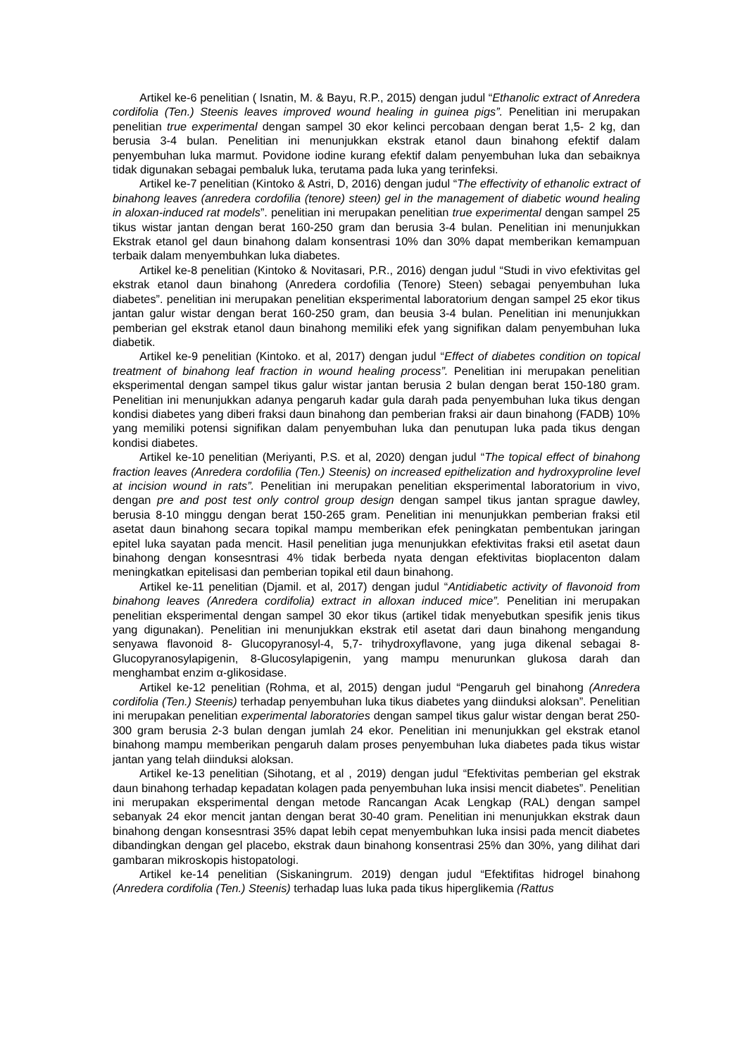Artikel ke-6 penelitian ( Isnatin, M. & Bayu, R.P., 2015) dengan judul “Ethanolic extract of Anredera cordifolia (Ten.) Steenis leaves improved wound healing in guinea pigs”. Penelitian ini merupakan penelitian true experimental dengan sampel 30 ekor kelinci percobaan dengan berat 1,5- 2 kg, dan berusia 3-4 bulan. Penelitian ini menunjukkan ekstrak etanol daun binahong efektif dalam penyembuhan luka marmut. Povidone iodine kurang efektif dalam penyembuhan luka dan sebaiknya tidak digunakan sebagai pembaluk luka, terutama pada luka yang terinfeksi.
Artikel ke-7 penelitian (Kintoko & Astri, D, 2016) dengan judul “The effectivity of ethanolic extract of binahong leaves (anredera cordofilia (tenore) steen) gel in the management of diabetic wound healing in aloxan-induced rat models”. penelitian ini merupakan penelitian true experimental dengan sampel 25 tikus wistar jantan dengan berat 160-250 gram dan berusia 3-4 bulan. Penelitian ini menunjukkan Ekstrak etanol gel daun binahong dalam konsentrasi 10% dan 30% dapat memberikan kemampuan terbaik dalam menyembuhkan luka diabetes.
Artikel ke-8 penelitian (Kintoko & Novitasari, P.R., 2016) dengan judul “Studi in vivo efektivitas gel ekstrak etanol daun binahong (Anredera cordofilia (Tenore) Steen) sebagai penyembuhan luka diabetes”. penelitian ini merupakan penelitian eksperimental laboratorium dengan sampel 25 ekor tikus jantan galur wistar dengan berat 160-250 gram, dan beusia 3-4 bulan. Penelitian ini menunjukkan pemberian gel ekstrak etanol daun binahong memiliki efek yang signifikan dalam penyembuhan luka diabetik.
Artikel ke-9 penelitian (Kintoko. et al, 2017) dengan judul “Effect of diabetes condition on topical treatment of binahong leaf fraction in wound healing process”. Penelitian ini merupakan penelitian eksperimental dengan sampel tikus galur wistar jantan berusia 2 bulan dengan berat 150-180 gram. Penelitian ini menunjukkan adanya pengaruh kadar gula darah pada penyembuhan luka tikus dengan kondisi diabetes yang diberi fraksi daun binahong dan pemberian fraksi air daun binahong (FADB) 10% yang memiliki potensi signifikan dalam penyembuhan luka dan penutupan luka pada tikus dengan kondisi diabetes.
Artikel ke-10 penelitian (Meriyanti, P.S. et al, 2020) dengan judul “The topical effect of binahong fraction leaves (Anredera cordofilia (Ten.) Steenis) on increased epithelization and hydroxyproline level at incision wound in rats”. Penelitian ini merupakan penelitian eksperimental laboratorium in vivo, dengan pre and post test only control group design dengan sampel tikus jantan sprague dawley, berusia 8-10 minggu dengan berat 150-265 gram. Penelitian ini menunjukkan pemberian fraksi etil asetat daun binahong secara topikal mampu memberikan efek peningkatan pembentukan jaringan epitel luka sayatan pada mencit. Hasil penelitian juga menunjukkan efektivitas fraksi etil asetat daun binahong dengan konsesntrasi 4% tidak berbeda nyata dengan efektivitas bioplacenton dalam meningkatkan epitelisasi dan pemberian topikal etil daun binahong.
Artikel ke-11 penelitian (Djamil. et al, 2017) dengan judul “Antidiabetic activity of flavonoid from binahong leaves (Anredera cordifolia) extract in alloxan induced mice”. Penelitian ini merupakan penelitian eksperimental dengan sampel 30 ekor tikus (artikel tidak menyebutkan spesifik jenis tikus yang digunakan). Penelitian ini menunjukkan ekstrak etil asetat dari daun binahong mengandung senyawa flavonoid 8- Glucopyranosyl-4, 5,7- trihydroxyflavone, yang juga dikenal sebagai 8-Glucopyranosylapigenin, 8-Glucosylapigenin, yang mampu menurunkan glukosa darah dan menghambat enzim α-glikosidase.
Artikel ke-12 penelitian (Rohma, et al, 2015) dengan judul “Pengaruh gel binahong (Anredera cordifolia (Ten.) Steenis) terhadap penyembuhan luka tikus diabetes yang diinduksi aloksan”. Penelitian ini merupakan penelitian experimental laboratories dengan sampel tikus galur wistar dengan berat 250-300 gram berusia 2-3 bulan dengan jumlah 24 ekor. Penelitian ini menunjukkan gel ekstrak etanol binahong mampu memberikan pengaruh dalam proses penyembuhan luka diabetes pada tikus wistar jantan yang telah diinduksi aloksan.
Artikel ke-13 penelitian (Sihotang, et al , 2019) dengan judul “Efektivitas pemberian gel ekstrak daun binahong terhadap kepadatan kolagen pada penyembuhan luka insisi mencit diabetes”. Penelitian ini merupakan eksperimental dengan metode Rancangan Acak Lengkap (RAL) dengan sampel sebanyak 24 ekor mencit jantan dengan berat 30-40 gram. Penelitian ini menunjukkan ekstrak daun binahong dengan konsesntrasi 35% dapat lebih cepat menyembuhkan luka insisi pada mencit diabetes dibandingkan dengan gel placebo, ekstrak daun binahong konsentrasi 25% dan 30%, yang dilihat dari gambaran mikroskopis histopatologi.
Artikel ke-14 penelitian (Siskaningrum. 2019) dengan judul “Efektifitas hidrogel binahong (Anredera cordifolia (Ten.) Steenis) terhadap luas luka pada tikus hiperglikemia (Rattus